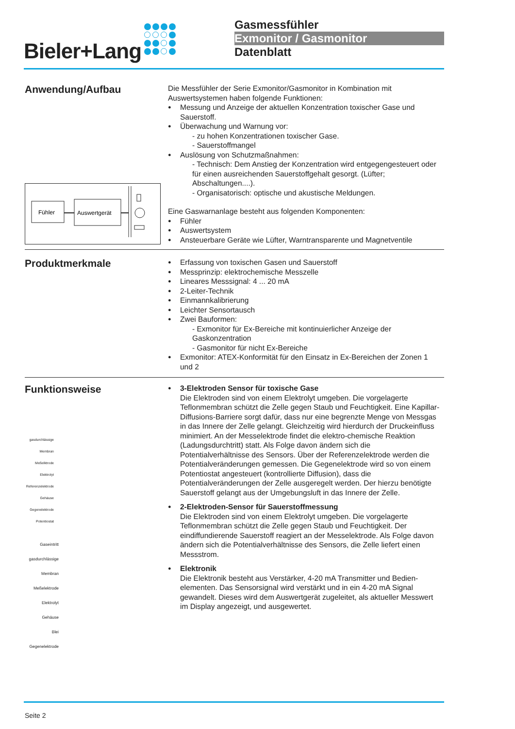Bieler+Lang
Gasmessfühler
Exmonitor / Gasmonitor
Datenblatt
Anwendung/Aufbau
Die Messfühler der Serie Exmonitor/Gasmonitor in Kombination mit Auswertsystemen haben folgende Funktionen:
Messung und Anzeige der aktuellen Konzentration toxischer Gase und Sauerstoff.
Überwachung und Warnung vor:
- zu hohen Konzentrationen toxischer Gase.
- Sauerstoffmangel
Auslösung von Schutzmaßnahmen:
- Technisch: Dem Anstieg der Konzentration wird entgegengesteuert oder für einen ausreichenden Sauerstoffgehalt gesorgt. (Lüfter; Abschaltungen....).
- Organisatorisch: optische und akustische Meldungen.
Eine Gaswarnanlage besteht aus folgenden Komponenten:
Fühler
Auswertsystem
Ansteuerbare Geräte wie Lüfter, Warntransparente und Magnetventile
Fühler
Auswertgerät
Produktmerkmale
Erfassung von toxischen Gasen und Sauerstoff
Messprinzip: elektrochemische Messzelle
Lineares Messsignal: 4 ... 20 mA
2-Leiter-Technik
Einmannkalibrierung
Leichter Sensortausch
Zwei Bauformen:
- Exmonitor für Ex-Bereiche mit kontinuierlicher Anzeige der Gaskonzentration
- Gasmonitor für nicht Ex-Bereiche
Exmonitor: ATEX-Konformität für den Einsatz in Ex-Bereichen der Zonen 1 und 2
Funktionsweise
gasdurchlässige Membran
Meßelktrode
Elektrolyt
Referenzelektrode
Gehäuse
Gegenelektrode
Potentiostat
Gaseintritt
gasdurchlässige Membran
Meßelektrode
Elektrolyt
Gehäuse
Blei
Gegenelektrode
3-Elektroden Sensor für toxische Gase
Die Elektroden sind von einem Elektrolyt umgeben. Die vorgelagerte Teflonmembran schützt die Zelle gegen Staub und Feuchtigkeit. Eine Kapillar-Diffusions-Barriere sorgt dafür, dass nur eine begrenzte Menge von Messgas in das Innere der Zelle gelangt. Gleichzeitig wird hierdurch der Druckeinfluss minimiert. An der Messelektrode findet die elektro-chemische Reaktion (Ladungsdurchtritt) statt. Als Folge davon ändern sich die Potentialverhältnisse des Sensors. Über der Referenzelektrode werden die Potentialveränderungen gemessen. Die Gegenelektrode wird so von einem Potentiostat angesteuert (kontrollierte Diffusion), dass die Potentialveränderungen der Zelle ausgeregelt werden. Der hierzu benötigte Sauerstoff gelangt aus der Umgebungsluft in das Innere der Zelle.
2-Elektroden-Sensor für Sauerstoffmessung
Die Elektroden sind von einem Elektrolyt umgeben. Die vorgelagerte Teflonmembran schützt die Zelle gegen Staub und Feuchtigkeit. Der eindiffundierende Sauerstoff reagiert an der Messelektrode. Als Folge davon ändern sich die Potentialverhältnisse des Sensors, die Zelle liefert einen Messstrom.
Elektronik
Die Elektronik besteht aus Verstärker, 4-20 mA Transmitter und Bedien-elementen. Das Sensorsignal wird verstärkt und in ein 4-20 mA Signal gewandelt. Dieses wird dem Auswertgerät zugeleitet, als aktueller Messwert im Display angezeigt, und ausgewertet.
Seite 2